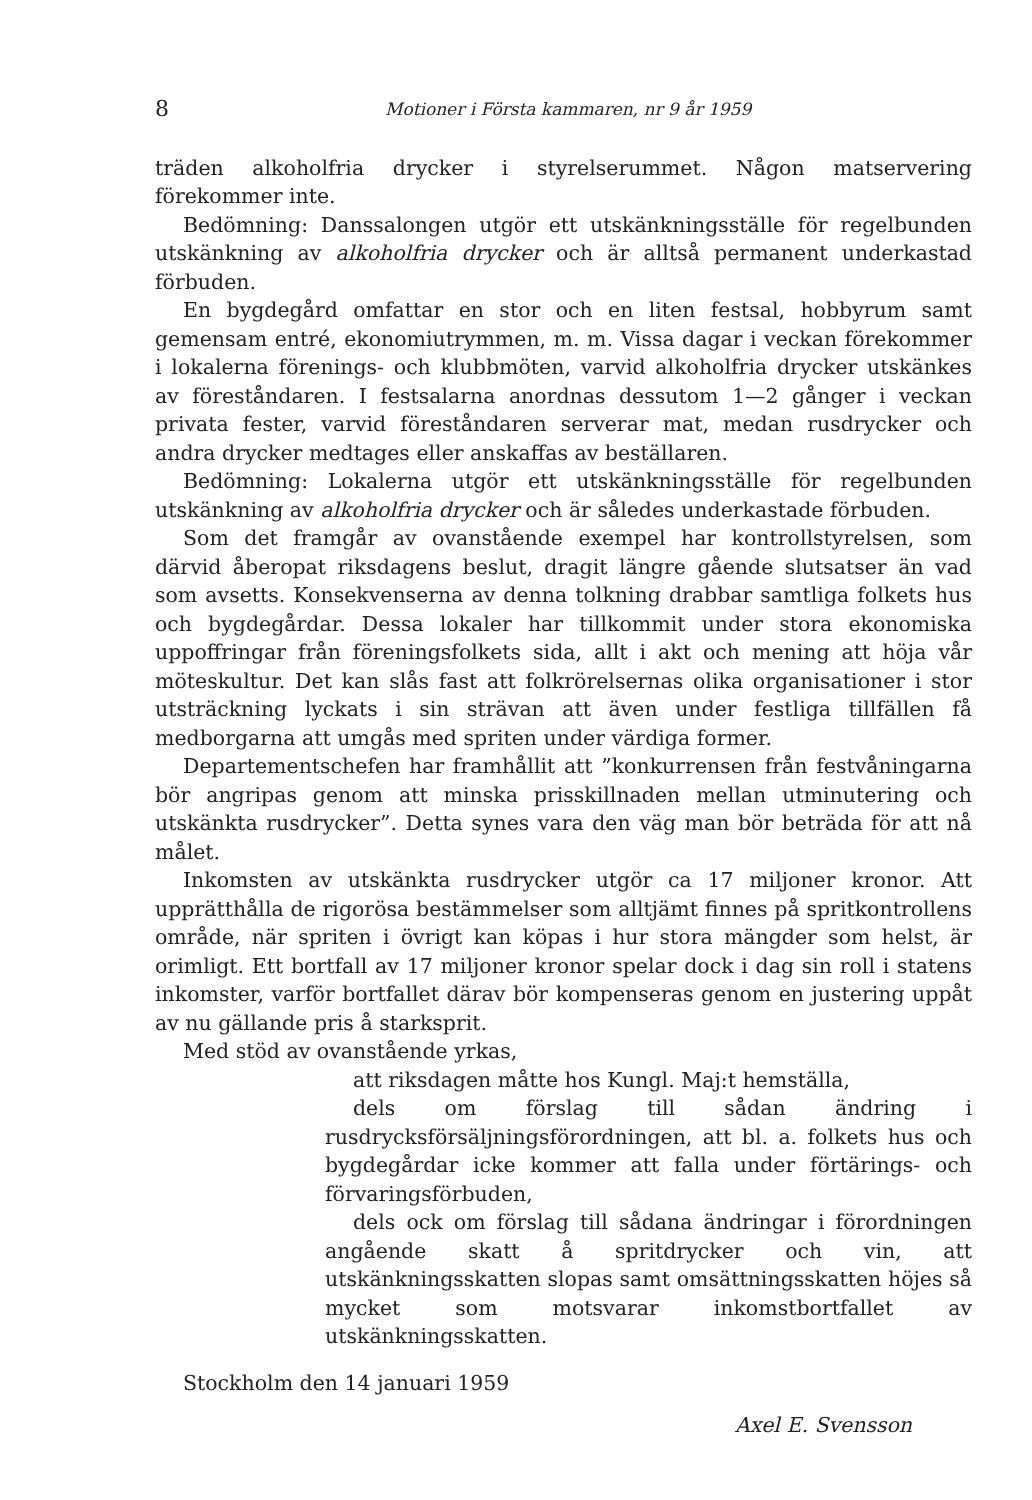8 Motioner i Första kammaren, nr 9 år 1959
träden alkoholfria drycker i styrelserummet. Någon matservering förekommer inte.
Bedömning: Danssalongen utgör ett utskänkningsställe för regelbunden utskänkning av alkoholfria drycker och är alltså permanent underkastad förbuden.
En bygdegård omfattar en stor och en liten festsal, hobbyrum samt gemensam entré, ekonomiutrymmen, m. m. Vissa dagar i veckan förekommer i lokalerna förenings- och klubbmöten, varvid alkoholfria drycker utskänkes av föreståndaren. I festsalarna anordnas dessutom 1—2 gånger i veckan privata fester, varvid föreståndaren serverar mat, medan rusdrycker och andra drycker medtages eller anskaffas av beställaren.
Bedömning: Lokalerna utgör ett utskänkningsställe för regelbunden utskänkning av alkoholfria drycker och är således underkastade förbuden.
Som det framgår av ovanstående exempel har kontrollstyrelsen, som därvid åberopat riksdagens beslut, dragit längre gående slutsatser än vad som avsetts. Konsekvenserna av denna tolkning drabbar samtliga folkets hus och bygdegårdar. Dessa lokaler har tillkommit under stora ekonomiska uppoffringar från föreningsfolkets sida, allt i akt och mening att höja vår möteskultur. Det kan slås fast att folkrörelsernas olika organisationer i stor utsträckning lyckats i sin strävan att även under festliga tillfällen få medborgarna att umgås med spriten under värdiga former.
Departementschefen har framhållit att ”konkurrensen från festvåningarna bör angripas genom att minska prisskillnaden mellan utminutering och utskänkta rusdrycker”. Detta synes vara den väg man bör beträda för att nå målet.
Inkomsten av utskänkta rusdrycker utgör ca 17 miljoner kronor. Att upprätthålla de rigorösa bestämmelser som alltjämt finnes på spritkontrollens område, när spriten i övrigt kan köpas i hur stora mängder som helst, är orimligt. Ett bortfall av 17 miljoner kronor spelar dock i dag sin roll i statens inkomster, varför bortfallet därav bör kompenseras genom en justering uppåt av nu gällande pris å starksprit.
Med stöd av ovanstående yrkas,
att riksdagen måtte hos Kungl. Maj:t hemställa,
dels om förslag till sådan ändring i rusdrycksförsäljningsförordningen, att bl. a. folkets hus och bygdegårdar icke kommer att falla under förtärings- och förvaringsförbuden,
dels ock om förslag till sådana ändringar i förordningen angående skatt å spritdrycker och vin, att utskänkningsskatten slopas samt omsättningsskatten höjes så mycket som motsvarar inkomstbortfallet av utskänkningsskatten.
Stockholm den 14 januari 1959
Axel E. Svensson